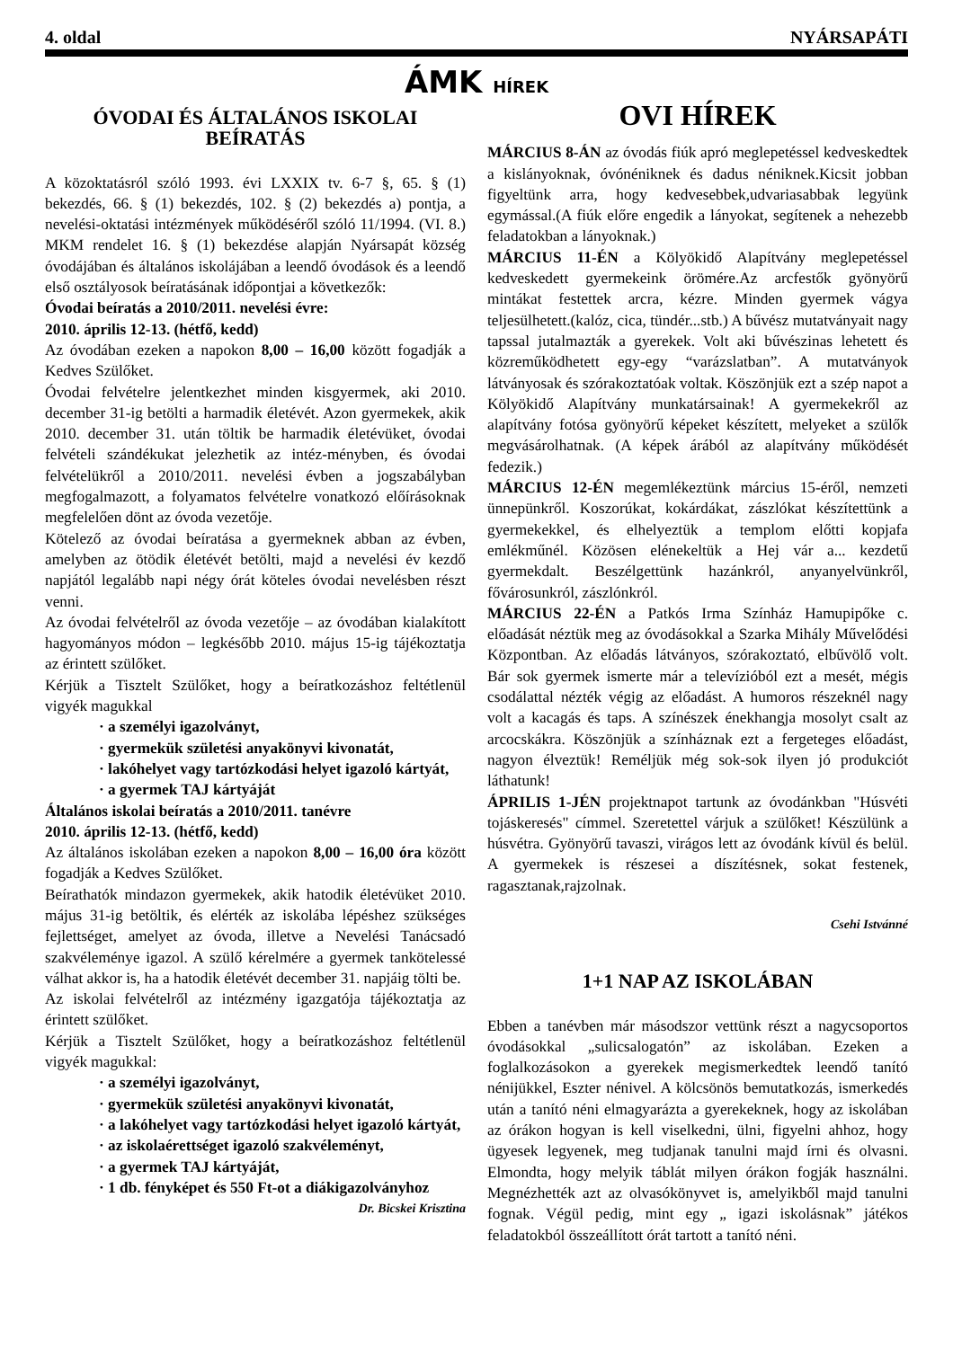4. oldal NYÁRSAPÁTI
ÁMK HÍREK
ÓVODAI ÉS ÁLTALÁNOS ISKOLAI BEÍRATÁS
A közoktatásról szóló 1993. évi LXXIX tv. 6-7 §, 65. § (1) bekezdés, 66. § (1) bekezdés, 102. § (2) bekezdés a) pontja, a nevelési-oktatási intézmények működéséről szóló 11/1994. (VI. 8.) MKM rendelet 16. § (1) bekezdése alapján Nyársapát község óvodájában és általános iskolájában a leendő óvodások és a leendő első osztályosok beíratásának időpontjai a következők:
Óvodai beíratás a 2010/2011. nevelési évre:
2010. április 12-13. (hétfő, kedd)
Az óvodában ezeken a napokon 8,00 – 16,00 között fogadják a Kedves Szülőket.
Óvodai felvételre jelentkezhet minden kisgyermek, aki 2010. december 31-ig betölti a harmadik életévét. Azon gyermekek, akik 2010. december 31. után töltik be harmadik életévüket, óvodai felvételi szándékukat jelezhetik az intéz-ményben, és óvodai felvételükről a 2010/2011. nevelési évben a jogszabályban megfogalmazott, a folyamatos felvételre vonatkozó előírásoknak megfelelően dönt az óvoda vezetője.
Kötelező az óvodai beíratása a gyermeknek abban az évben, amelyben az ötödik életévét betölti, majd a nevelési év kezdő napjától legalább napi négy órát köteles óvodai nevelésben részt venni.
Az óvodai felvételről az óvoda vezetője – az óvodában kialakított hagyományos módon – legkésőbb 2010. május 15-ig tájékoztatja az érintett szülőket.
Kérjük a Tisztelt Szülőket, hogy a beíratkozáshoz feltétlenül vigyék magukkal
· a személyi igazolványt,
· gyermekük születési anyakönyvi kivonatát,
· lakóhelyet vagy tartózkodási helyet igazoló kártyát,
· a gyermek TAJ kártyáját
Általános iskolai beíratás a 2010/2011. tanévre
2010. április 12-13. (hétfő, kedd)
Az általános iskolában ezeken a napokon 8,00 – 16,00 óra között fogadják a Kedves Szülőket.
Beírathatók mindazon gyermekek, akik hatodik életévüket 2010. május 31-ig betöltik, és elérték az iskolába lépéshez szükséges fejlettséget, amelyet az óvoda, illetve a Nevelési Tanácsadó szakvéleménye igazol. A szülő kérelmére a gyermek tankötelessé válhat akkor is, ha a hatodik életévét december 31. napjáig tölti be.
Az iskolai felvételről az intézmény igazgatója tájékoztatja az érintett szülőket.
Kérjük a Tisztelt Szülőket, hogy a beíratkozáshoz feltétlenül vigyék magukkal:
· a személyi igazolványt,
· gyermekük születési anyakönyvi kivonatát,
· a lakóhelyet vagy tartózkodási helyet igazoló kártyát,
· az iskolaérettséget igazoló szakvéleményt,
· a gyermek TAJ kártyáját,
· 1 db. fényképet és 550 Ft-ot a diákigazolványhoz
Dr. Bicskei Krisztina
OVI HÍREK
MÁRCIUS 8-ÁN az óvodás fiúk apró meglepetéssel kedveskedtek a kislányoknak, óvónéniknek és dadus néniknek.Kicsit jobban figyeltünk arra, hogy kedvesebbek,udvariasabbak legyünk egymással.(A fiúk előre engedik a lányokat, segítenek a nehezebb feladatokban a lányoknak.)
MÁRCIUS 11-ÉN a Kölyökidő Alapítvány meglepetéssel kedveskedett gyermekeink örömére.Az arcfestők gyönyörű mintákat festettek arcra, kézre. Minden gyermek vágya teljesülhetett.(kalóz, cica, tündér...stb.) A bűvész mutatványait nagy tapssal jutalmazták a gyerekek. Volt aki bűvészinas lehetett és közreműködhetett egy-egy “varázslatban”. A mutatványok látványosak és szórakoztatóak voltak. Köszönjük ezt a szép napot a Kölyökidő Alapítvány munkatársainak! A gyermekekről az alapítvány fotósa gyönyörű képeket készített, melyeket a szülők megvásárolhatnak. (A képek árából az alapítvány működését fedezik.)
MÁRCIUS 12-ÉN megemlékeztünk március 15-éről, nemzeti ünnepünkről. Koszorúkat, kokárdákat, zászlókat készítettünk a gyermekekkel, és elhelyeztük a templom előtti kopjafa emlékműnél. Közösen elénekeltük a Hej vár a... kezdetű gyermekdalt. Beszélgettünk hazánkról, anyanyelvünkről, fővárosunkról, zászlónkról.
MÁRCIUS 22-ÉN a Patkós Irma Színház Hamupipőke c. előadását néztük meg az óvodásokkal a Szarka Mihály Művelődési Központban. Az előadás látványos, szórakoztató, elbűvölő volt. Bár sok gyermek ismerte már a televízióból ezt a mesét, mégis csodálattal nézték végig az előadást. A humoros részeknél nagy volt a kacagás és taps. A színészek énekhangja mosolyt csalt az arcocskákra. Köszönjük a színháznak ezt a fergeteges előadást, nagyon élveztük! Reméljük még sok-sok ilyen jó produkciót láthatunk!
ÁPRILIS 1-JÉN projektnapot tartunk az óvodánkban "Húsvéti tojáskeresés" címmel. Szeretettel várjuk a szülőket! Készülünk a húsvétra. Gyönyörű tavaszi, virágos lett az óvodánk kívül és belül. A gyermekek is részesei a díszítésnek, sokat festenek, ragasztanak,rajzolnak.
Csehi Istvánné
1+1 NAP AZ ISKOLÁBAN
Ebben a tanévben már másodszor vettünk részt a nagycsoportos óvodásokkal „sulicsalogatón” az iskolában. Ezeken a foglalkozásokon a gyerekek megismerkedtek leendő tanító nénijükkel, Eszter nénivel. A kölcsönös bemutatkozás, ismerkedés után a tanító néni elmagyarázta a gyerekeknek, hogy az iskolában az órákon hogyan is kell viselkedni, ülni, figyelni ahhoz, hogy ügyesek legyenek, meg tudjanak tanulni majd írni és olvasni. Elmondta, hogy melyik táblát milyen órákon fogják használni. Megnézhették azt az olvasókönyvet is, amelyikből majd tanulni fognak. Végül pedig, mint egy „ igazi iskolásnak” játékos feladatokból összeállított órát tartott a tanító néni.